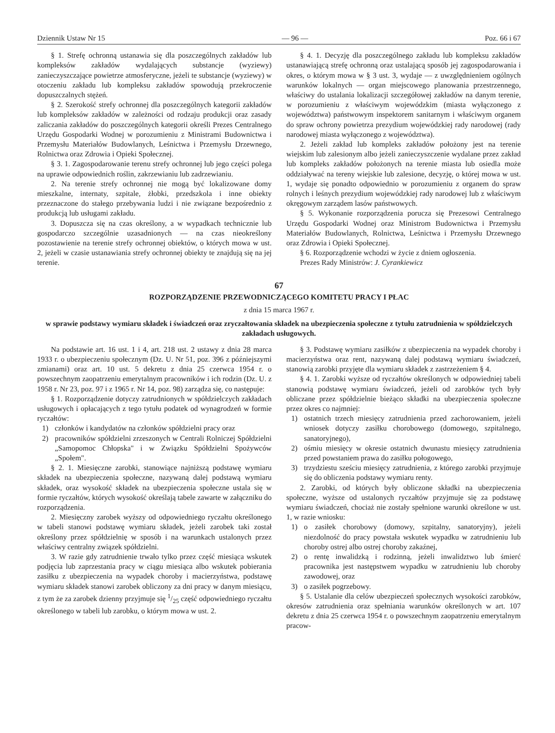Dziennik Ustaw Nr 15 — 96 — Poz. 66 i 67
§ 1. Strefę ochronną ustanawia się dla poszczególnych zakładów lub kompleksów zakładów wydalających substancje (wyziewy) zanieczyszczające powietrze atmosferyczne, jeżeli te substancje (wyziewy) w otoczeniu zakładu lub kompleksu zakładów spowodują przekroczenie dopuszczalnych stężeń.
§ 2. Szerokość strefy ochronnej dla poszczególnych kategorii zakładów lub kompleksów zakładów w zależności od rodzaju produkcji oraz zasady zaliczania zakładów do poszczególnych kategorii określi Prezes Centralnego Urzędu Gospodarki Wodnej w porozumieniu z Ministrami Budownictwa i Przemysłu Materiałów Budowlanych, Leśnictwa i Przemysłu Drzewnego, Rolnictwa oraz Zdrowia i Opieki Społecznej.
§ 3. 1. Zagospodarowanie terenu strefy ochronnej lub jego części polega na uprawie odpowiednich roślin, zakrzewianiu lub zadrzewianiu.
2. Na terenie strefy ochronnej nie mogą być lokalizowane domy mieszkalne, internaty, szpitale, żłobki, przedszkola i inne obiekty przeznaczone do stałego przebywania ludzi i nie związane bezpośrednio z produkcją lub usługami zakładu.
3. Dopuszcza się na czas określony, a w wypadkach technicznie lub gospodarczo szczególnie uzasadnionych — na czas nieokreślony pozostawienie na terenie strefy ochronnej obiektów, o których mowa w ust. 2, jeżeli w czasie ustanawiania strefy ochronnej obiekty te znajdują się na jej terenie.
§ 4. 1. Decyzję dla poszczególnego zakładu lub kompleksu zakładów ustanawiającą strefę ochronną oraz ustalającą sposób jej zagospodarowania i okres, o którym mowa w § 3 ust. 3, wydaje — z uwzględnieniem ogólnych warunków lokalnych — organ miejscowego planowania przestrzennego, właściwy do ustalania lokalizacji szczegółowej zakładów na danym terenie, w porozumieniu z właściwym wojewódzkim (miasta wyłączonego z województwa) państwowym inspektorem sanitarnym i właściwym organem do spraw ochrony powietrza prezydium wojewódzkiej rady narodowej (rady narodowej miasta wyłączonego z województwa).
2. Jeżeli zakład lub kompleks zakładów położony jest na terenie wiejskim lub zalesionym albo jeżeli zanieczyszczenie wydalane przez zakład lub kompleks zakładów położonych na terenie miasta lub osiedla może oddziaływać na tereny wiejskie lub zalesione, decyzję, o której mowa w ust. 1, wydaje się ponadto odpowiednio w porozumieniu z organem do spraw rolnych i leśnych prezydium wojewódzkiej rady narodowej lub z właściwym okręgowym zarządem lasów państwowych.
§ 5. Wykonanie rozporządzenia porucza się Prezesowi Centralnego Urzędu Gospodarki Wodnej oraz Ministrom Budownictwa i Przemysłu Materiałów Budowlanych, Rolnictwa, Leśnictwa i Przemysłu Drzewnego oraz Zdrowia i Opieki Społecznej.
§ 6. Rozporządzenie wchodzi w życie z dniem ogłoszenia.
Prezes Rady Ministrów: J. Cyrankiewicz
67
ROZPORZĄDZENIE PRZEWODNICZĄCEGO KOMITETU PRACY I PŁAC
z dnia 15 marca 1967 r.
w sprawie podstawy wymiaru składek i świadczeń oraz zryczałtowania składek na ubezpieczenia społeczne z tytułu zatrudnienia w spółdzielczych zakładach usługowych.
Na podstawie art. 16 ust. 1 i 4, art. 218 ust. 2 ustawy z dnia 28 marca 1933 r. o ubezpieczeniu społecznym (Dz. U. Nr 51, poz. 396 z późniejszymi zmianami) oraz art. 10 ust. 5 dekretu z dnia 25 czerwca 1954 r. o powszechnym zaopatrzeniu emerytalnym pracowników i ich rodzin (Dz. U. z 1958 r. Nr 23, poz. 97 i z 1965 r. Nr 14, poz. 98) zarządza się, co następuje:
§ 1. Rozporządzenie dotyczy zatrudnionych w spółdzielczych zakładach usługowych i opłacających z tego tytułu podatek od wynagrodzeń w formie ryczałtów:
1) członków i kandydatów na członków spółdzielni pracy oraz
2) pracowników spółdzielni zrzeszonych w Centrali Rolniczej Spółdzielni „Samopomoc Chłopska" i w Związku Spółdzielni Spożywców „Społem".
§ 2. 1. Miesięczne zarobki, stanowiące najniższą podstawę wymiaru składek na ubezpieczenia społeczne, nazywaną dalej podstawą wymiaru składek, oraz wysokość składek na ubezpieczenia społeczne ustala się w formie ryczałtów, których wysokość określają tabele zawarte w załączniku do rozporządzenia.
2. Miesięczny zarobek wyższy od odpowiedniego ryczałtu określonego w tabeli stanowi podstawę wymiaru składek, jeżeli zarobek taki został określony przez spółdzielnię w sposób i na warunkach ustalonych przez właściwy centralny związek spółdzielni.
3. W razie gdy zatrudnienie trwało tylko przez część miesiąca wskutek podjęcia lub zaprzestania pracy w ciągu miesiąca albo wskutek pobierania zasiłku z ubezpieczenia na wypadek choroby i macierzyństwa, podstawę wymiaru składek stanowi zarobek obliczony za dni pracy w danym miesiącu, z tym że za zarobek dzienny przyjmuje się 1/25 część odpowiedniego ryczałtu określonego w tabeli lub zarobku, o którym mowa w ust. 2.
§ 3. Podstawę wymiaru zasiłków z ubezpieczenia na wypadek choroby i macierzyństwa oraz rent, nazywaną dalej podstawą wymiaru świadczeń, stanowią zarobki przyjęte dla wymiaru składek z zastrzeżeniem § 4.
§ 4. 1. Zarobki wyższe od ryczałtów określonych w odpowiedniej tabeli stanowią podstawę wymiaru świadczeń, jeżeli od zarobków tych były obliczane przez spółdzielnie bieżąco składki na ubezpieczenia społeczne przez okres co najmniej:
1) ostatnich trzech miesięcy zatrudnienia przed zachorowaniem, jeżeli wniosek dotyczy zasiłku chorobowego (domowego, szpitalnego, sanatoryjnego),
2) ośmiu miesięcy w okresie ostatnich dwunastu miesięcy zatrudnienia przed powstaniem prawa do zasiłku połogowego,
3) trzydziestu sześciu miesięcy zatrudnienia, z którego zarobki przyjmuje się do obliczenia podstawy wymiaru renty.
2. Zarobki, od których były obliczone składki na ubezpieczenia społeczne, wyższe od ustalonych ryczałtów przyjmuje się za podstawę wymiaru świadczeń, chociaż nie zostały spełnione warunki określone w ust. 1, w razie wniosku:
1) o zasiłek chorobowy (domowy, szpitalny, sanatoryjny), jeżeli niezdolność do pracy powstała wskutek wypadku w zatrudnieniu lub choroby ostrej albo ostrej choroby zakaźnej,
2) o rentę inwalidzką i rodzinną, jeżeli inwalidztwo lub śmierć pracownika jest następstwem wypadku w zatrudnieniu lub choroby zawodowej, oraz
3) o zasiłek pogrzebowy.
§ 5. Ustalanie dla celów ubezpieczeń społecznych wysokości zarobków, okresów zatrudnienia oraz spełniania warunków określonych w art. 107 dekretu z dnia 25 czerwca 1954 r. o powszechnym zaopatrzeniu emerytalnym pracow-